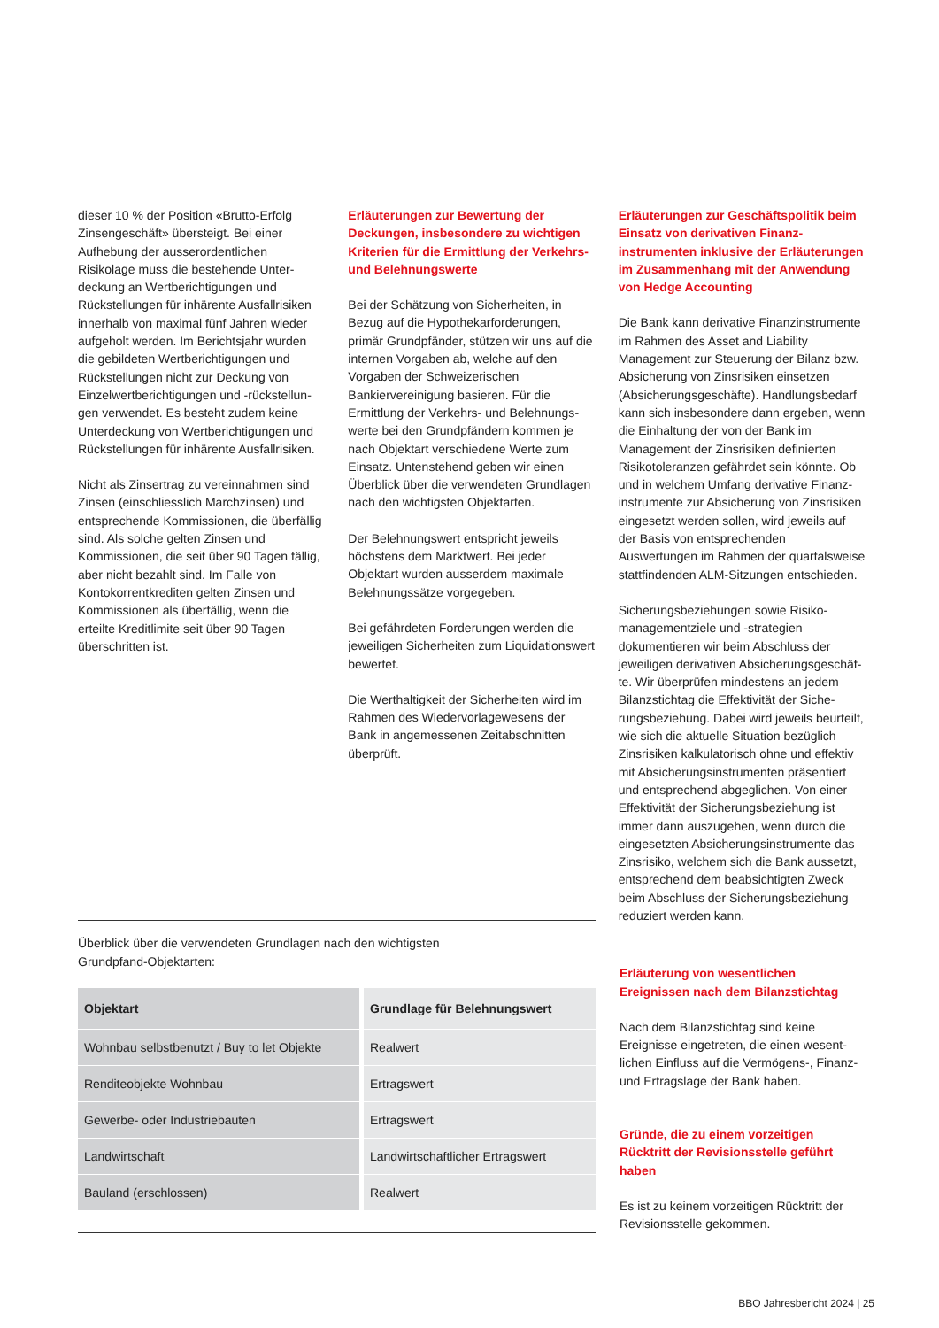dieser 10 % der Position «Brutto-Erfolg Zinsengeschäft» übersteigt. Bei einer Aufhebung der ausserordentlichen Risikolage muss die bestehende Unter­deckung an Wertberichtigungen und Rückstellungen für inhärente Ausfallrisiken innerhalb von maximal fünf Jahren wieder aufgeholt werden. Im Berichtsjahr wurden die gebildeten Wertberichtigungen und Rückstellungen nicht zur Deckung von Einzelwertberichtigungen und -rückstellun­gen verwendet. Es besteht zudem keine Unterdeckung von Wertberichtigungen und Rückstellungen für inhärente Ausfallrisiken.
Nicht als Zinsertrag zu vereinnahmen sind Zinsen (einschliesslich Marchzinsen) und entsprechende Kommissionen, die überfällig sind. Als solche gelten Zinsen und Kommissionen, die seit über 90 Tagen fällig, aber nicht bezahlt sind. Im Falle von Kontokorrentkrediten gelten Zinsen und Kommissionen als überfällig, wenn die erteilte Kreditlimite seit über 90 Tagen überschritten ist.
Erläuterungen zur Bewertung der Deckungen, insbesondere zu wichtigen Kriterien für die Ermittlung der Verkehrs- und Belehnungswerte
Bei der Schätzung von Sicherheiten, in Bezug auf die Hypothekarforderungen, primär Grundpfänder, stützen wir uns auf die internen Vorgaben ab, welche auf den Vorgaben der Schweizerischen Bankiervereinigung basieren. Für die Ermittlung der Verkehrs- und Belehnungs­werte bei den Grundpfändern kommen je nach Objektart verschiedene Werte zum Einsatz. Untenstehend geben wir einen Überblick über die verwendeten Grundlagen nach den wichtigsten Objektarten.
Der Belehnungswert entspricht jeweils höchstens dem Marktwert. Bei jeder Objektart wurden ausserdem maximale Belehnungssätze vorgegeben.
Bei gefährdeten Forderungen werden die jeweiligen Sicherheiten zum Liquida­tionswert bewertet.
Die Werthaltigkeit der Sicherheiten wird im Rahmen des Wiedervorlagewesens der Bank in angemessenen Zeitabschnitten überprüft.
Erläuterungen zur Geschäftspolitik beim Einsatz von derivativen Finanz­instrumenten inklusive der Erläuterungen im Zusammenhang mit der Anwendung von Hedge Accounting
Die Bank kann derivative Finanzinstrumente im Rahmen des Asset and Liability Management zur Steuerung der Bilanz bzw. Absicherung von Zinsrisiken einsetzen (Absicherungsgeschäfte). Handlungsbedarf kann sich insbesondere dann ergeben, wenn die Einhaltung der von der Bank im Management der Zinsrisiken definierten Risikotoleranzen gefährdet sein könnte. Ob und in welchem Umfang derivative Finanz­instrumente zur Absicherung von Zinsrisiken eingesetzt werden sollen, wird jeweils auf der Basis von entsprechenden Auswertungen im Rahmen der quartalsweise stattfindenden ALM-Sitzungen entschieden.
Sicherungsbeziehungen sowie Risiko­managementziele und -strategien dokumentieren wir beim Abschluss der jeweiligen derivativen Absicherungsgeschäf­te. Wir überprüfen mindestens an jedem Bilanzstichtag die Effektivität der Siche­rungsbeziehung. Dabei wird jeweils beurteilt, wie sich die aktuelle Situation bezüglich Zinsrisiken kalkulatorisch ohne und effektiv mit Absicherungsinstrumenten präsentiert und entsprechend abgeglichen. Von einer Effektivität der Sicherungsbezie­hung ist immer dann auszugehen, wenn durch die eingesetzten Absicherungsinstru­mente das Zinsrisiko, welchem sich die Bank aussetzt, entsprechend dem beabsich­tigten Zweck beim Abschluss der Siche­rungsbeziehung reduziert werden kann.
Überblick über die verwendeten Grundlagen nach den wichtigsten
Grundpfand-Objektarten:
| Objektart | Grundlage für Belehnungswert |
| --- | --- |
| Wohnbau selbstbenutzt / Buy to let Objekte | Realwert |
| Renditeobjekte Wohnbau | Ertragswert |
| Gewerbe- oder Industriebauten | Ertragswert |
| Landwirtschaft | Landwirtschaftlicher Ertragswert |
| Bauland (erschlossen) | Realwert |
Erläuterung von wesentlichen Ereignissen nach dem Bilanzstichtag
Nach dem Bilanzstichtag sind keine Ereignisse eingetreten, die einen wesent­lichen Einfluss auf die Vermögens-, Finanz- und Ertragslage der Bank haben.
Gründe, die zu einem vorzeitigen Rücktritt der Revisionsstelle geführt haben
Es ist zu keinem vorzeitigen Rücktritt der Revisionsstelle gekommen.
BBO Jahresbericht 2024 | 25